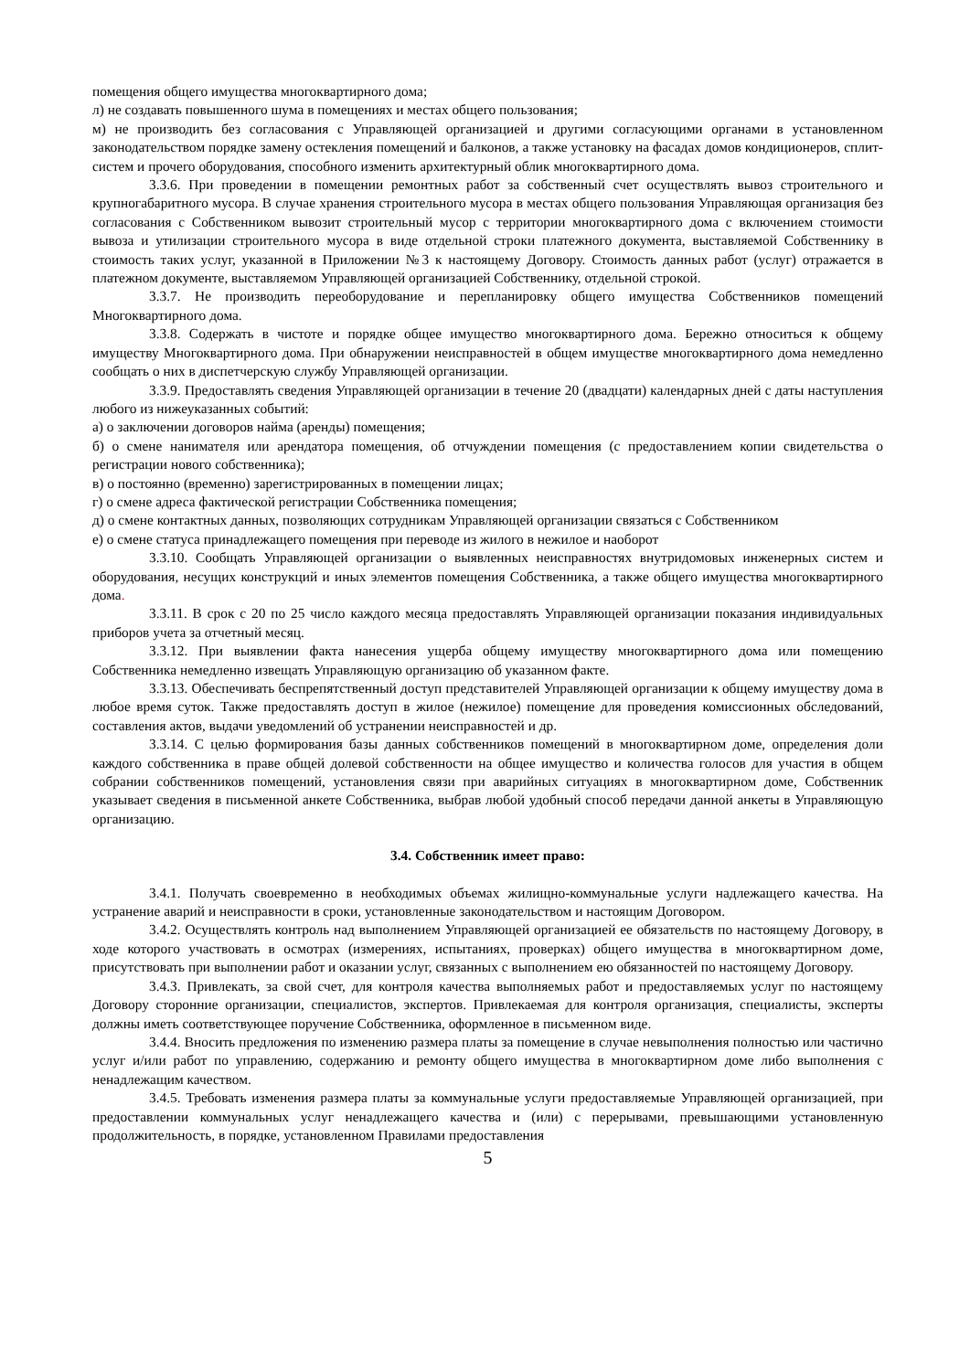помещения общего имущества многоквартирного дома;
л) не создавать повышенного шума в помещениях и местах общего пользования;
м) не производить без согласования с Управляющей организацией и другими согласующими органами в установленном законодательством порядке замену остекления помещений и балконов, а также установку на фасадах домов кондиционеров, сплит-систем и прочего оборудования, способного изменить архитектурный облик многоквартирного дома.
3.3.6. При проведении в помещении ремонтных работ за собственный счет осуществлять вывоз строительного и крупногабаритного мусора. В случае хранения строительного мусора в местах общего пользования Управляющая организация без согласования с Собственником вывозит строительный мусор с территории многоквартирного дома с включением стоимости вывоза и утилизации строительного мусора в виде отдельной строки платежного документа, выставляемой Собственнику в стоимость таких услуг, указанной в Приложении №3 к настоящему Договору. Стоимость данных работ (услуг) отражается в платежном документе, выставляемом Управляющей организацией Собственнику, отдельной строкой.
3.3.7. Не производить переоборудование и перепланировку общего имущества Собственников помещений Многоквартирного дома.
3.3.8. Содержать в чистоте и порядке общее имущество многоквартирного дома. Бережно относиться к общему имуществу Многоквартирного дома. При обнаружении неисправностей в общем имуществе многоквартирного дома немедленно сообщать о них в диспетчерскую службу Управляющей организации.
3.3.9. Предоставлять сведения Управляющей организации в течение 20 (двадцати) календарных дней с даты наступления любого из нижеуказанных событий:
а) о заключении договоров найма (аренды) помещения;
б) о смене нанимателя или арендатора помещения, об отчуждении помещения (с предоставлением копии свидетельства о регистрации нового собственника);
в) о постоянно (временно) зарегистрированных в помещении лицах;
г) о смене адреса фактической регистрации Собственника помещения;
д) о смене контактных данных, позволяющих сотрудникам Управляющей организации связаться с Собственником
е) о смене статуса принадлежащего помещения при переводе из жилого в нежилое и наоборот
3.3.10. Сообщать Управляющей организации о выявленных неисправностях внутридомовых инженерных систем и оборудования, несущих конструкций и иных элементов помещения Собственника, а также общего имущества многоквартирного дома.
3.3.11. В срок с 20 по 25 число каждого месяца предоставлять Управляющей организации показания индивидуальных приборов учета за отчетный месяц.
3.3.12. При выявлении факта нанесения ущерба общему имуществу многоквартирного дома или помещению Собственника немедленно извещать Управляющую организацию об указанном факте.
3.3.13. Обеспечивать беспрепятственный доступ представителей Управляющей организации к общему имуществу дома в любое время суток. Также предоставлять доступ в жилое (нежилое) помещение для проведения комиссионных обследований, составления актов, выдачи уведомлений об устранении неисправностей и др.
3.3.14. С целью формирования базы данных собственников помещений в многоквартирном доме, определения доли каждого собственника в праве общей долевой собственности на общее имущество и количества голосов для участия в общем собрании собственников помещений, установления связи при аварийных ситуациях в многоквартирном доме, Собственник указывает сведения в письменной анкете Собственника, выбрав любой удобный способ передачи данной анкеты в Управляющую организацию.
3.4. Собственник имеет право:
3.4.1. Получать своевременно в необходимых объемах жилищно-коммунальные услуги надлежащего качества. На устранение аварий и неисправности в сроки, установленные законодательством и настоящим Договором.
3.4.2. Осуществлять контроль над выполнением Управляющей организацией ее обязательств по настоящему Договору, в ходе которого участвовать в осмотрах (измерениях, испытаниях, проверках) общего имущества в многоквартирном доме, присутствовать при выполнении работ и оказании услуг, связанных с выполнением ею обязанностей по настоящему Договору.
3.4.3. Привлекать, за свой счет, для контроля качества выполняемых работ и предоставляемых услуг по настоящему Договору сторонние организации, специалистов, экспертов. Привлекаемая для контроля организация, специалисты, эксперты должны иметь соответствующее поручение Собственника, оформленное в письменном виде.
3.4.4. Вносить предложения по изменению размера платы за помещение в случае невыполнения полностью или частично услуг и/или работ по управлению, содержанию и ремонту общего имущества в многоквартирном доме либо выполнения с ненадлежащим качеством.
3.4.5. Требовать изменения размера платы за коммунальные услуги предоставляемые Управляющей организацией, при предоставлении коммунальных услуг ненадлежащего качества и (или) с перерывами, превышающими установленную продолжительность, в порядке, установленном Правилами предоставления
5